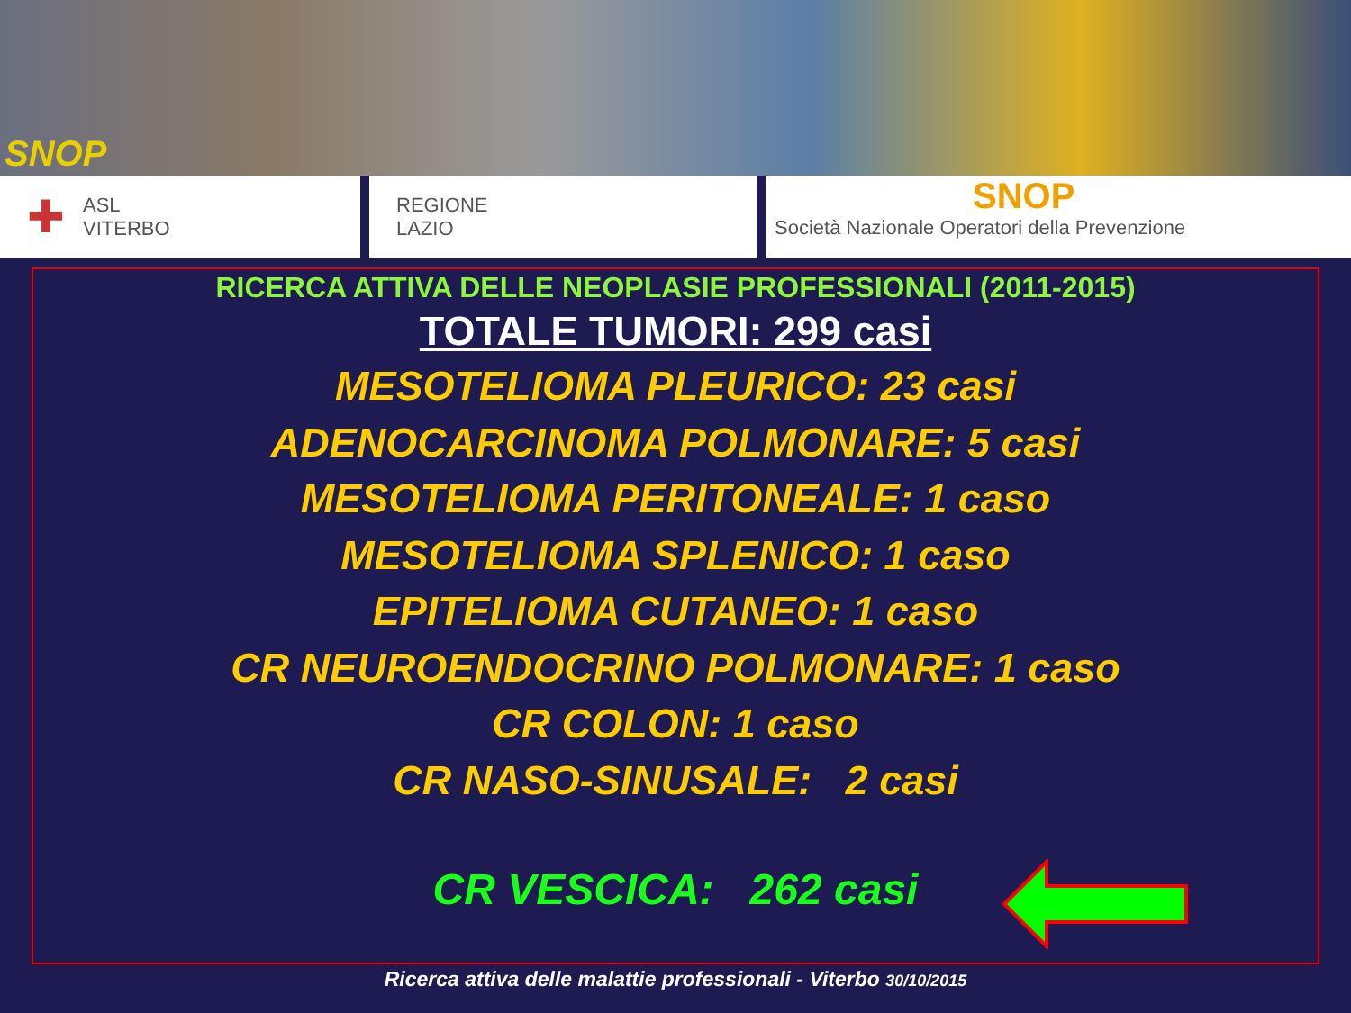SNOP
✚ ASL
VITERBO
REGIONE
LAZIO
SNOP
Società Nazionale Operatori della Prevenzione
RICERCA ATTIVA DELLE NEOPLASIE PROFESSIONALI (2011-2015)
TOTALE TUMORI: 299 casi
MESOTELIOMA PLEURICO: 23 casi
ADENOCARCINOMA POLMONARE: 5 casi
MESOTELIOMA PERITONEALE: 1 caso
MESOTELIOMA SPLENICO: 1 caso
EPITELIOMA CUTANEO: 1 caso
CR NEUROENDOCRINO POLMONARE: 1 caso
CR COLON: 1 caso
CR NASO-SINUSALE: 2 casi
CR VESCICA: 262 casi
Ricerca attiva delle malattie professionali - Viterbo 30/10/2015